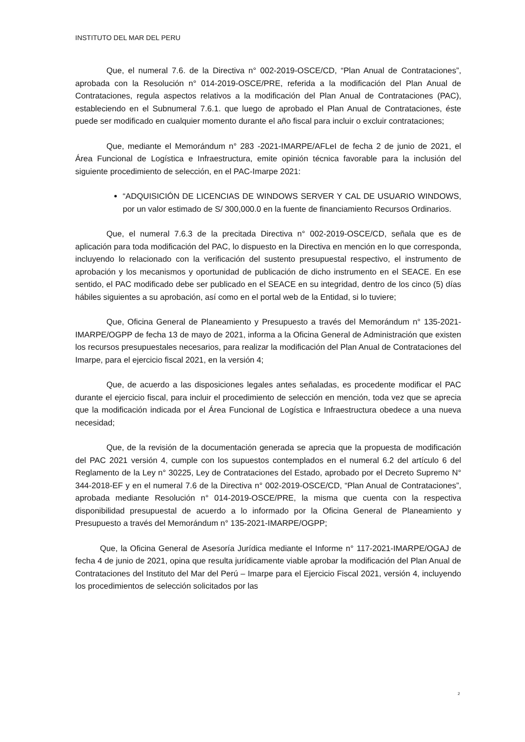INSTITUTO DEL MAR DEL PERU
Que, el numeral 7.6. de la Directiva n° 002-2019-OSCE/CD, “Plan Anual de Contrataciones”, aprobada con la Resolución n° 014-2019-OSCE/PRE, referida a la modificación del Plan Anual de Contrataciones, regula aspectos relativos a la modificación del Plan Anual de Contrataciones (PAC), estableciendo en el Subnumeral 7.6.1. que luego de aprobado el Plan Anual de Contrataciones, éste puede ser modificado en cualquier momento durante el año fiscal para incluir o excluir contrataciones;
Que, mediante el Memorándum n° 283 -2021-IMARPE/AFLeI de fecha 2 de junio de 2021, el Área Funcional de Logística e Infraestructura, emite opinión técnica favorable para la inclusión del siguiente procedimiento de selección, en el PAC-Imarpe 2021:
“ADQUISICIÓN DE LICENCIAS DE WINDOWS SERVER Y CAL DE USUARIO WINDOWS, por un valor estimado de S/ 300,000.0 en la fuente de financiamiento Recursos Ordinarios.
Que, el numeral 7.6.3 de la precitada Directiva n° 002-2019-OSCE/CD, señala que es de aplicación para toda modificación del PAC, lo dispuesto en la Directiva en mención en lo que corresponda, incluyendo lo relacionado con la verificación del sustento presupuestal respectivo, el instrumento de aprobación y los mecanismos y oportunidad de publicación de dicho instrumento en el SEACE. En ese sentido, el PAC modificado debe ser publicado en el SEACE en su integridad, dentro de los cinco (5) días hábiles siguientes a su aprobación, así como en el portal web de la Entidad, si lo tuviere;
Que, Oficina General de Planeamiento y Presupuesto a través del Memorándum n° 135-2021-IMARPE/OGPP de fecha 13 de mayo de 2021, informa a la Oficina General de Administración que existen los recursos presupuestales necesarios, para realizar la modificación del Plan Anual de Contrataciones del Imarpe, para el ejercicio fiscal 2021, en la versión 4;
Que, de acuerdo a las disposiciones legales antes señaladas, es procedente modificar el PAC durante el ejercicio fiscal, para incluir el procedimiento de selección en mención, toda vez que se aprecia que la modificación indicada por el Área Funcional de Logística e Infraestructura obedece a una nueva necesidad;
Que, de la revisión de la documentación generada se aprecia que la propuesta de modificación del PAC 2021 versión 4, cumple con los supuestos contemplados en el numeral 6.2 del artículo 6 del Reglamento de la Ley n° 30225, Ley de Contrataciones del Estado, aprobado por el Decreto Supremo N° 344-2018-EF y en el numeral 7.6 de la Directiva n° 002-2019-OSCE/CD, “Plan Anual de Contrataciones”, aprobada mediante Resolución n° 014-2019-OSCE/PRE, la misma que cuenta con la respectiva disponibilidad presupuestal de acuerdo a lo informado por la Oficina General de Planeamiento y Presupuesto a través del Memorándum n° 135-2021-IMARPE/OGPP;
Que, la Oficina General de Asesoría Jurídica mediante el Informe n° 117-2021-IMARPE/OGAJ de fecha 4 de junio de 2021, opina que resulta jurídicamente viable aprobar la modificación del Plan Anual de Contrataciones del Instituto del Mar del Perú – Imarpe para el Ejercicio Fiscal 2021, versión 4, incluyendo los procedimientos de selección solicitados por las
2